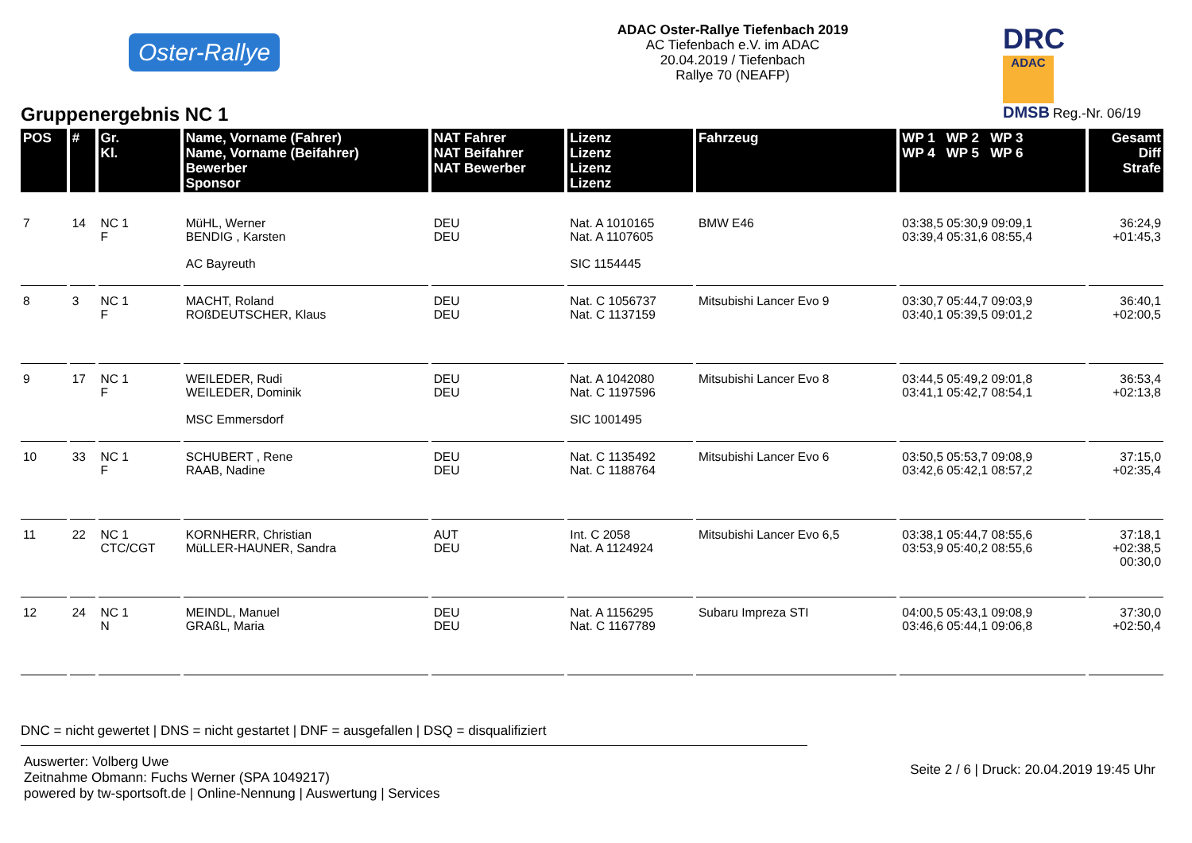Oster-Rallye
ADAC Oster-Rallye Tiefenbach 2019
AC Tiefenbach e.V. im ADAC
20.04.2019 / Tiefenbach
Rallye 70 (NEAFP)
DRC ADAC
DMSB Reg.-Nr. 06/19
Gruppenergebnis NC 1
| POS | # | Gr. Kl. | Name, Vorname (Fahrer) Name, Vorname (Beifahrer) Bewerber Sponsor | NAT Fahrer NAT Beifahrer NAT Bewerber | Lizenz Lizenz Lizenz Lizenz | Fahrzeug | WP 1 WP 2 WP 3 WP 4 WP 5 WP 6 | Gesamt Diff Strafe |
| --- | --- | --- | --- | --- | --- | --- | --- | --- |
| 7 | 14 | NC 1 F | MüHL, Werner BENDIG , Karsten AC Bayreuth | DEU DEU | Nat. A 1010165 Nat. A 1107605 SIC 1154445 | BMW E46 | 03:38,5 05:30,9 09:09,1 03:39,4 05:31,6 08:55,4 | 36:24,9 +01:45,3 |
| 8 | 3 | NC 1 F | MACHT, Roland ROßDEUTSCHER, Klaus | DEU DEU | Nat. C 1056737 Nat. C 1137159 | Mitsubishi Lancer Evo 9 | 03:30,7 05:44,7 09:03,9 03:40,1 05:39,5 09:01,2 | 36:40,1 +02:00,5 |
| 9 | 17 | NC 1 F | WEILEDER, Rudi WEILEDER, Dominik MSC Emmersdorf | DEU DEU | Nat. A 1042080 Nat. C 1197596 SIC 1001495 | Mitsubishi Lancer Evo 8 | 03:44,5 05:49,2 09:01,8 03:41,1 05:42,7 08:54,1 | 36:53,4 +02:13,8 |
| 10 | 33 | NC 1 F | SCHUBERT , Rene RAAB, Nadine | DEU DEU | Nat. C 1135492 Nat. C 1188764 | Mitsubishi Lancer Evo 6 | 03:50,5 05:53,7 09:08,9 03:42,6 05:42,1 08:57,2 | 37:15,0 +02:35,4 |
| 11 | 22 | NC 1 CTC/CGT | KORNHERR, Christian MüLLER-HAUNER, Sandra | AUT DEU | Int. C 2058 Nat. A 1124924 | Mitsubishi Lancer Evo 6,5 | 03:38,1 05:44,7 08:55,6 03:53,9 05:40,2 08:55,6 | 37:18,1 +02:38,5 00:30,0 |
| 12 | 24 | NC 1 N | MEINDL, Manuel GRAßL, Maria | DEU DEU | Nat. A 1156295 Nat. C 1167789 | Subaru Impreza STI | 04:00,5 05:43,1 09:08,9 03:46,6 05:44,1 09:06,8 | 37:30,0 +02:50,4 |
DNC = nicht gewertet | DNS = nicht gestartet | DNF = ausgefallen | DSQ = disqualifiziert
Auswerter: Volberg Uwe
Zeitnahme Obmann: Fuchs Werner (SPA 1049217)
powered by tw-sportsoft.de | Online-Nennung | Auswertung | Services
Seite 2 / 6 | Druck: 20.04.2019 19:45 Uhr